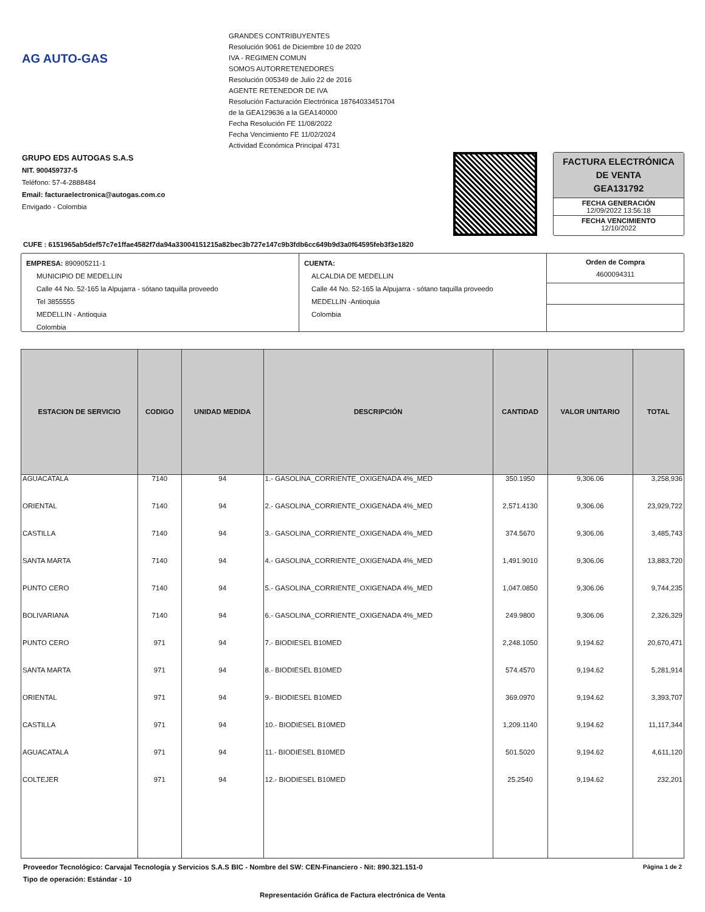AG AUTO-GAS
GRANDES CONTRIBUYENTES
Resolución 9061 de Diciembre 10 de 2020
IVA - REGIMEN COMUN
SOMOS AUTORRETENEDORES
Resolución 005349 de Julio 22 de 2016
AGENTE RETENEDOR DE IVA
Resolución Facturación Electrónica 18764033451704
de la GEA129636 a la GEA140000
Fecha Resolución FE 11/08/2022
Fecha Vencimiento FE 11/02/2024
Actividad Económica Principal 4731
GRUPO EDS AUTOGAS S.A.S
NIT. 900459737-5
Teléfono: 57-4-2888484
Email: facturaelectronica@autogas.com.co
Envigado - Colombia
FACTURA ELECTRÓNICA DE VENTA
GEA131792
FECHA GENERACIÓN
12/09/2022 13:56:18
FECHA VENCIMIENTO
12/10/2022
CUFE : 6151965ab5def57c7e1ffae4582f7da94a33004151215a82bec3b727e147c9b3fdb6cc649b9d3a0f64595feb3f3e1820
EMPRESA: 890905211-1
MUNICIPIO DE MEDELLIN
Calle 44 No. 52-165 la Alpujarra - sótano taquilla proveedo
Tel 3855555
MEDELLIN - Antioquia
Colombia
CUENTA:
ALCALDIA DE MEDELLIN
Calle 44 No. 52-165 la Alpujarra - sótano taquilla proveedo
MEDELLIN -Antioquia
Colombia
Orden de Compra
4600094311
| ESTACION DE SERVICIO | CODIGO | UNIDAD MEDIDA | DESCRIPCIÓN | CANTIDAD | VALOR UNITARIO | TOTAL |
| --- | --- | --- | --- | --- | --- | --- |
| AGUACATALA | 7140 | 94 | 1.- GASOLINA_CORRIENTE_OXIGENADA 4%_MED | 350.1950 | 9,306.06 | 3,258,936 |
| ORIENTAL | 7140 | 94 | 2.- GASOLINA_CORRIENTE_OXIGENADA 4%_MED | 2,571.4130 | 9,306.06 | 23,929,722 |
| CASTILLA | 7140 | 94 | 3.- GASOLINA_CORRIENTE_OXIGENADA 4%_MED | 374.5670 | 9,306.06 | 3,485,743 |
| SANTA MARTA | 7140 | 94 | 4.- GASOLINA_CORRIENTE_OXIGENADA 4%_MED | 1,491.9010 | 9,306.06 | 13,883,720 |
| PUNTO CERO | 7140 | 94 | 5.- GASOLINA_CORRIENTE_OXIGENADA 4%_MED | 1,047.0850 | 9,306.06 | 9,744,235 |
| BOLIVARIANA | 7140 | 94 | 6.- GASOLINA_CORRIENTE_OXIGENADA 4%_MED | 249.9800 | 9,306.06 | 2,326,329 |
| PUNTO CERO | 971 | 94 | 7.- BIODIESEL B10MED | 2,248.1050 | 9,194.62 | 20,670,471 |
| SANTA MARTA | 971 | 94 | 8.- BIODIESEL B10MED | 574.4570 | 9,194.62 | 5,281,914 |
| ORIENTAL | 971 | 94 | 9.- BIODIESEL B10MED | 369.0970 | 9,194.62 | 3,393,707 |
| CASTILLA | 971 | 94 | 10.- BIODIESEL B10MED | 1,209.1140 | 9,194.62 | 11,117,344 |
| AGUACATALA | 971 | 94 | 11.- BIODIESEL B10MED | 501.5020 | 9,194.62 | 4,611,120 |
| COLTEJER | 971 | 94 | 12.- BIODIESEL B10MED | 25.2540 | 9,194.62 | 232,201 |
Proveedor Tecnológico: Carvajal Tecnología y Servicios S.A.S BIC - Nombre del SW: CEN-Financiero - Nit: 890.321.151-0 Página 1 de 2
Tipo de operación: Estándar - 10
Representación Gráfica de Factura electrónica de Venta